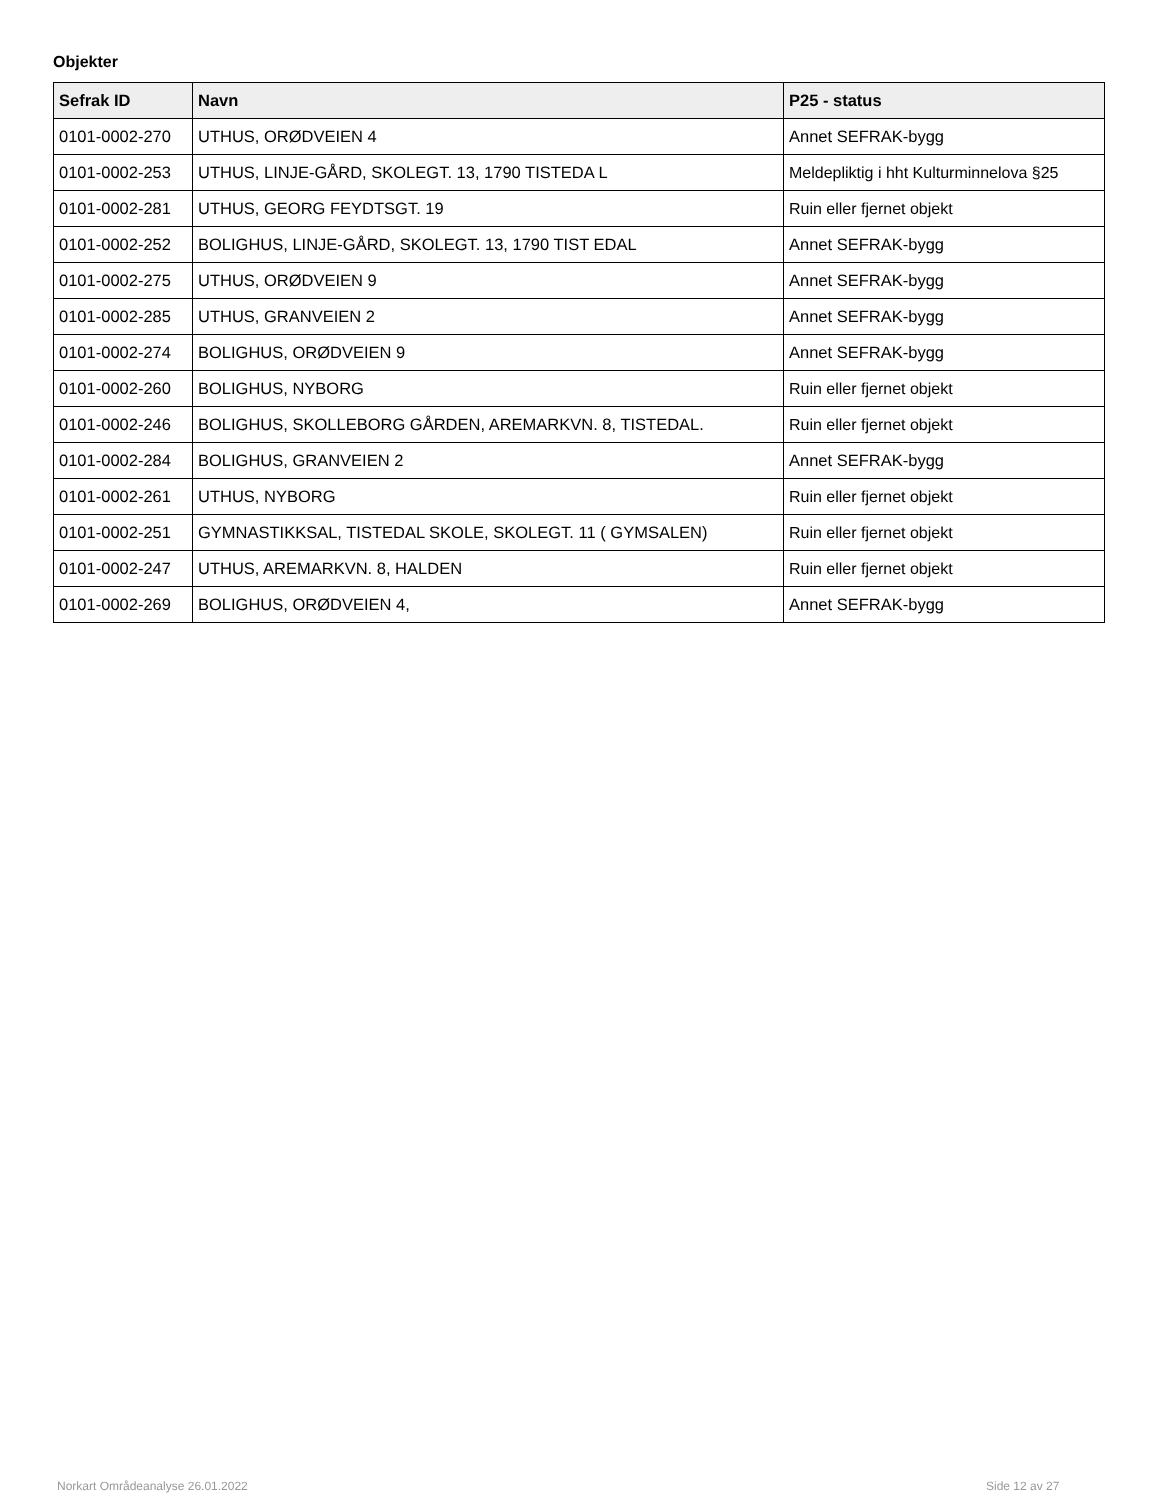Objekter
| Sefrak ID | Navn | P25 - status |
| --- | --- | --- |
| 0101-0002-270 | UTHUS, ORØDVEIEN 4 | Annet SEFRAK-bygg |
| 0101-0002-253 | UTHUS, LINJE-GÅRD, SKOLEGT. 13, 1790 TISTEDA L | Meldepliktig i hht Kulturminnelova §25 |
| 0101-0002-281 | UTHUS, GEORG FEYDTSGT. 19 | Ruin eller fjernet objekt |
| 0101-0002-252 | BOLIGHUS, LINJE-GÅRD, SKOLEGT. 13, 1790 TIST EDAL | Annet SEFRAK-bygg |
| 0101-0002-275 | UTHUS, ORØDVEIEN 9 | Annet SEFRAK-bygg |
| 0101-0002-285 | UTHUS, GRANVEIEN 2 | Annet SEFRAK-bygg |
| 0101-0002-274 | BOLIGHUS, ORØDVEIEN 9 | Annet SEFRAK-bygg |
| 0101-0002-260 | BOLIGHUS, NYBORG | Ruin eller fjernet objekt |
| 0101-0002-246 | BOLIGHUS, SKOLLEBORG GÅRDEN, AREMARKVN. 8, TISTEDAL. | Ruin eller fjernet objekt |
| 0101-0002-284 | BOLIGHUS, GRANVEIEN 2 | Annet SEFRAK-bygg |
| 0101-0002-261 | UTHUS, NYBORG | Ruin eller fjernet objekt |
| 0101-0002-251 | GYMNASTIKKSAL, TISTEDAL SKOLE, SKOLEGT. 11 ( GYMSALEN) | Ruin eller fjernet objekt |
| 0101-0002-247 | UTHUS, AREMARKVN. 8, HALDEN | Ruin eller fjernet objekt |
| 0101-0002-269 | BOLIGHUS, ORØDVEIEN 4, | Annet SEFRAK-bygg |
Norkart Områdeanalyse 26.01.2022
Side 12 av 27